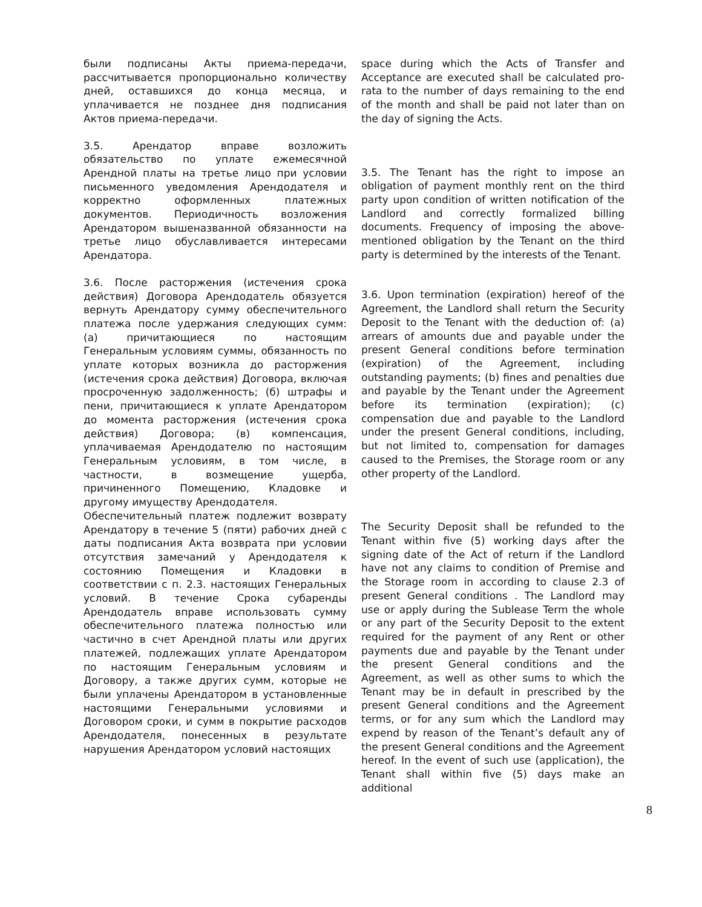были подписаны Акты приема-передачи, рассчитывается пропорционально количеству дней, оставшихся до конца месяца, и уплачивается не позднее дня подписания Актов приема-передачи.
3.5. Арендатор вправе возложить обязательство по уплате ежемесячной Арендной платы на третье лицо при условии письменного уведомления Арендодателя и корректно оформленных платежных документов. Периодичность возложения Арендатором вышеназванной обязанности на третье лицо обуславливается интересами Арендатора.
3.6. После расторжения (истечения срока действия) Договора Арендодатель обязуется вернуть Арендатору сумму обеспечительного платежа после удержания следующих сумм: (а) причитающиеся по настоящим Генеральным условиям суммы, обязанность по уплате которых возникла до расторжения (истечения срока действия) Договора, включая просроченную задолженность; (б) штрафы и пени, причитающиеся к уплате Арендатором до момента расторжения (истечения срока действия) Договора; (в) компенсация, уплачиваемая Арендодателю по настоящим Генеральным условиям, в том числе, в частности, в возмещение ущерба, причиненного Помещению, Кладовке и другому имуществу Арендодателя.
Обеспечительный платеж подлежит возврату Арендатору в течение 5 (пяти) рабочих дней с даты подписания Акта возврата при условии отсутствия замечаний у Арендодателя к состоянию Помещения и Кладовки в соответствии с п. 2.3. настоящих Генеральных условий. В течение Срока субаренды Арендодатель вправе использовать сумму обеспечительного платежа полностью или частично в счет Арендной платы или других платежей, подлежащих уплате Арендатором по настоящим Генеральным условиям и Договору, а также других сумм, которые не были уплачены Арендатором в установленные настоящими Генеральными условиями и Договором сроки, и сумм в покрытие расходов Арендодателя, понесенных в результате нарушения Арендатором условий настоящих
space during which the Acts of Transfer and Acceptance are executed shall be calculated pro-rata to the number of days remaining to the end of the month and shall be paid not later than on the day of signing the Acts.
3.5. The Tenant has the right to impose an obligation of payment monthly rent on the third party upon condition of written notification of the Landlord and correctly formalized billing documents. Frequency of imposing the above-mentioned obligation by the Tenant on the third party is determined by the interests of the Tenant.
3.6. Upon termination (expiration) hereof of the Agreement, the Landlord shall return the Security Deposit to the Tenant with the deduction of: (a) arrears of amounts due and payable under the present General conditions before termination (expiration) of the Agreement, including outstanding payments; (b) fines and penalties due and payable by the Tenant under the Agreement before its termination (expiration); (c) compensation due and payable to the Landlord under the present General conditions, including, but not limited to, compensation for damages caused to the Premises, the Storage room or any other property of the Landlord.
The Security Deposit shall be refunded to the Tenant within five (5) working days after the signing date of the Act of return if the Landlord have not any claims to condition of Premise and the Storage room in according to clause 2.3 of present General conditions . The Landlord may use or apply during the Sublease Term the whole or any part of the Security Deposit to the extent required for the payment of any Rent or other payments due and payable by the Tenant under the present General conditions and the Agreement, as well as other sums to which the Tenant may be in default in prescribed by the present General conditions and the Agreement terms, or for any sum which the Landlord may expend by reason of the Tenant’s default any of the present General conditions and the Agreement hereof. In the event of such use (application), the Tenant shall within five (5) days make an additional
8